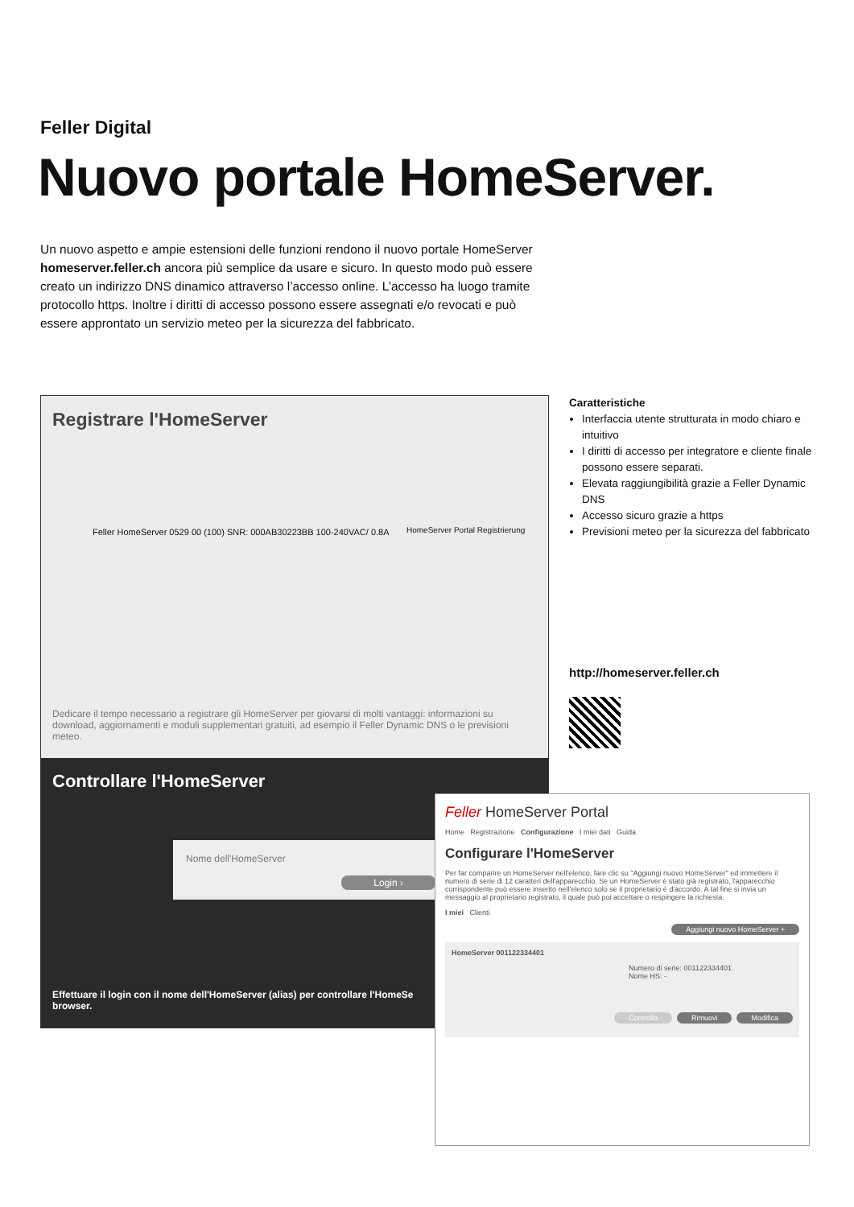Feller Digital
Nuovo portale HomeServer.
Un nuovo aspetto e ampie estensioni delle funzioni rendono il nuovo portale HomeServer homeserver.feller.ch ancora più semplice da usare e sicuro. In questo modo può essere creato un indirizzo DNS dinamico attraverso l’accesso online. L’accesso ha luogo tramite protocollo https. Inoltre i diritti di accesso possono essere assegnati e/o revocati e può essere approntato un servizio meteo per la sicurezza del fabbricato.
Registrare l'HomeServer
Feller HomeServer 0529 00 (100) SNR: 000AB30223BB 100-240VAC/ 0.8A
HomeServer Portal Registrierung
Dedicare il tempo necessario a registrare gli HomeServer per giovarsi di molti vantaggi: informazioni su download, aggiornamenti e moduli supplementari gratuiti, ad esempio il Feller Dynamic DNS o le previsioni meteo.
Controllare l'HomeServer
Nome dell'HomeServer
Login ›
Effettuare il login con il nome dell'HomeServer (alias) per controllare l'HomeSe
browser.
Caratteristiche
Interfaccia utente strutturata in modo chiaro e intuitivo
I diritti di accesso per integratore e cliente finale possono essere separati.
Elevata raggiungibilità grazie a Feller Dynamic DNS
Accesso sicuro grazie a https
Previsioni meteo per la sicurezza del fabbricato
http://homeserver.feller.ch
Feller HomeServer Portal
Home Registrazione Configurazione I miei dati Guida
Configurare l'HomeServer
Per far comparire un HomeServer nell'elenco, fare clic su "Aggiungi nuovo HomeServer" ed immettere il numero di serie di 12 caratteri dell'apparecchio. Se un HomeServer è stato già registrato, l'apparecchio corrispondente può essere inserito nell'elenco solo se il proprietario è d'accordo. A tal fine si invia un messaggio al proprietario registrato, il quale può poi accettare o respingere la richiesta.
I miei Clienti
Aggiungi nuovo HomeServer +
HomeServer 001122334401
Numero di serie: 001122334401
Nome HS: -
Controllo Rimuovi Modifica